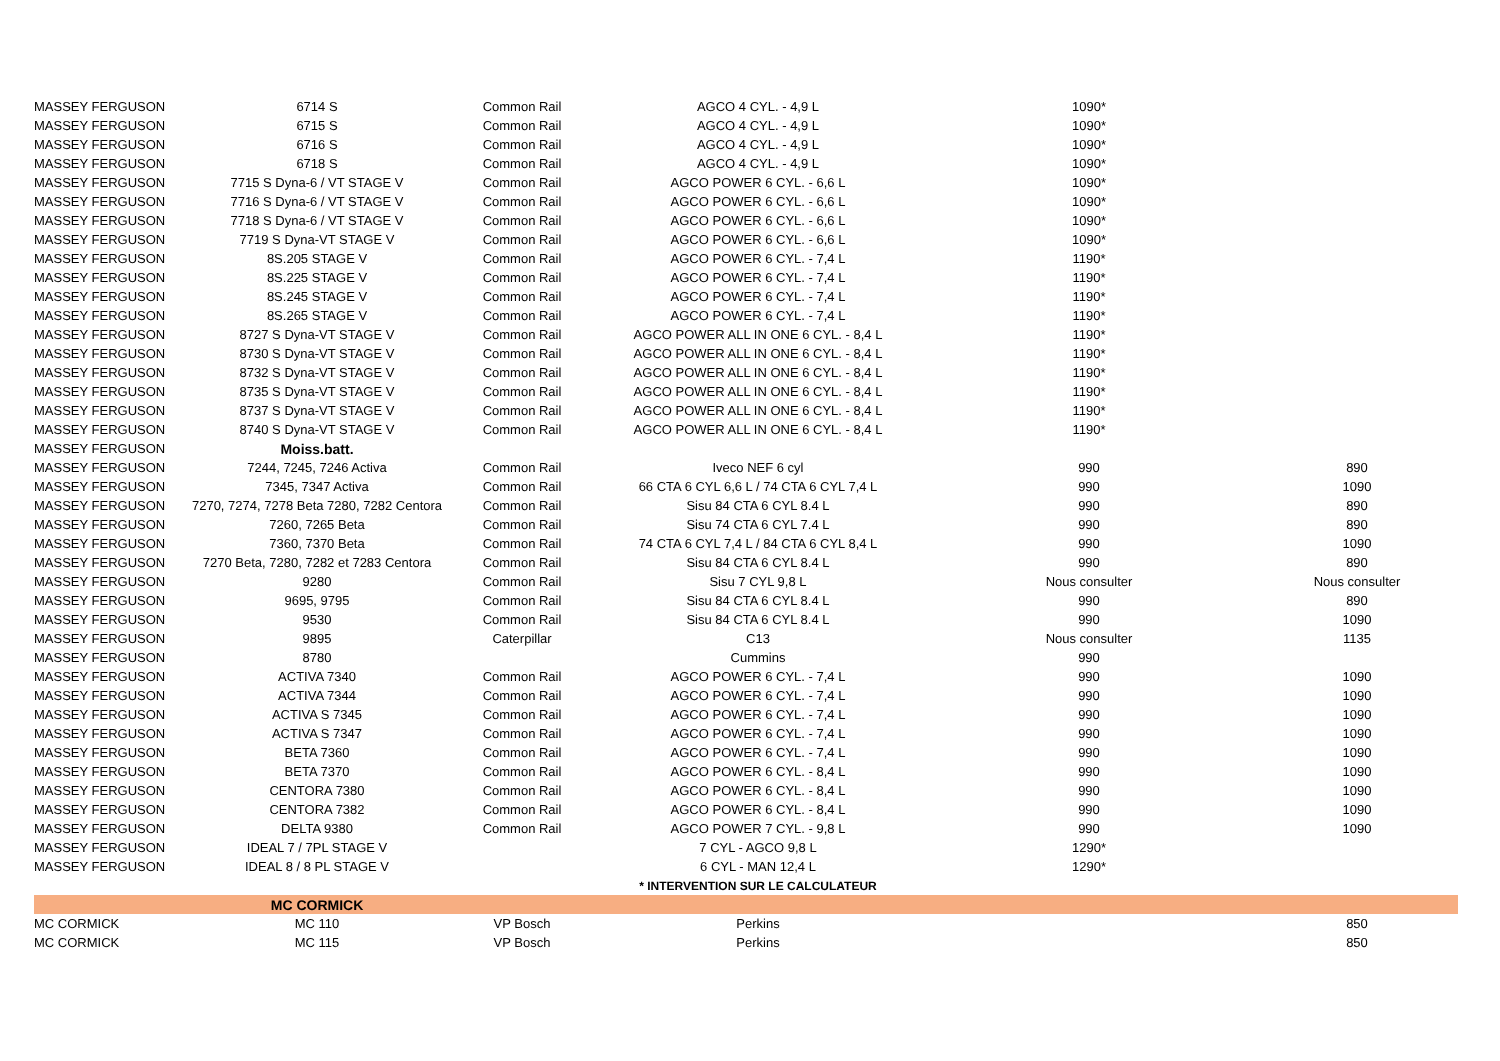| MASSEY FERGUSON | 6714 S | Common Rail | AGCO 4 CYL. - 4,9 L | 1090* | |
| MASSEY FERGUSON | 6715 S | Common Rail | AGCO 4 CYL. - 4,9 L | 1090* | |
| MASSEY FERGUSON | 6716 S | Common Rail | AGCO 4 CYL. - 4,9 L | 1090* | |
| MASSEY FERGUSON | 6718 S | Common Rail | AGCO 4 CYL. - 4,9 L | 1090* | |
| MASSEY FERGUSON | 7715 S Dyna-6 / VT STAGE V | Common Rail | AGCO POWER 6 CYL. - 6,6 L | 1090* | |
| MASSEY FERGUSON | 7716 S Dyna-6 / VT STAGE V | Common Rail | AGCO POWER 6 CYL. - 6,6 L | 1090* | |
| MASSEY FERGUSON | 7718 S Dyna-6 / VT STAGE V | Common Rail | AGCO POWER 6 CYL. - 6,6 L | 1090* | |
| MASSEY FERGUSON | 7719 S Dyna-VT STAGE V | Common Rail | AGCO POWER 6 CYL. - 6,6 L | 1090* | |
| MASSEY FERGUSON | 8S.205 STAGE V | Common Rail | AGCO POWER 6 CYL. - 7,4 L | 1190* | |
| MASSEY FERGUSON | 8S.225 STAGE V | Common Rail | AGCO POWER 6 CYL. - 7,4 L | 1190* | |
| MASSEY FERGUSON | 8S.245 STAGE V | Common Rail | AGCO POWER 6 CYL. - 7,4 L | 1190* | |
| MASSEY FERGUSON | 8S.265 STAGE V | Common Rail | AGCO POWER 6 CYL. - 7,4 L | 1190* | |
| MASSEY FERGUSON | 8727 S Dyna-VT STAGE V | Common Rail | AGCO POWER ALL IN ONE 6 CYL. - 8,4 L | 1190* | |
| MASSEY FERGUSON | 8730 S Dyna-VT STAGE V | Common Rail | AGCO POWER ALL IN ONE 6 CYL. - 8,4 L | 1190* | |
| MASSEY FERGUSON | 8732 S Dyna-VT STAGE V | Common Rail | AGCO POWER ALL IN ONE 6 CYL. - 8,4 L | 1190* | |
| MASSEY FERGUSON | 8735 S Dyna-VT STAGE V | Common Rail | AGCO POWER ALL IN ONE 6 CYL. - 8,4 L | 1190* | |
| MASSEY FERGUSON | 8737 S Dyna-VT STAGE V | Common Rail | AGCO POWER ALL IN ONE 6 CYL. - 8,4 L | 1190* | |
| MASSEY FERGUSON | 8740 S Dyna-VT STAGE V | Common Rail | AGCO POWER ALL IN ONE 6 CYL. - 8,4 L | 1190* | |
| MASSEY FERGUSON | Moiss.batt. | | | | |
| MASSEY FERGUSON | 7244, 7245, 7246 Activa | Common Rail | Iveco NEF 6 cyl | 990 | 890 |
| MASSEY FERGUSON | 7345, 7347 Activa | Common Rail | 66 CTA 6 CYL 6,6 L / 74 CTA 6 CYL 7,4 L | 990 | 1090 |
| MASSEY FERGUSON | 7270, 7274, 7278 Beta 7280, 7282 Centora | Common Rail | Sisu 84 CTA 6 CYL 8.4 L | 990 | 890 |
| MASSEY FERGUSON | 7260, 7265 Beta | Common Rail | Sisu 74 CTA 6 CYL 7.4 L | 990 | 890 |
| MASSEY FERGUSON | 7360, 7370 Beta | Common Rail | 74 CTA 6 CYL 7,4 L / 84 CTA 6 CYL 8,4 L | 990 | 1090 |
| MASSEY FERGUSON | 7270 Beta, 7280, 7282 et 7283 Centora | Common Rail | Sisu 84 CTA 6 CYL 8.4 L | 990 | 890 |
| MASSEY FERGUSON | 9280 | Common Rail | Sisu 7 CYL 9,8 L | Nous consulter | Nous consulter |
| MASSEY FERGUSON | 9695, 9795 | Common Rail | Sisu 84 CTA 6 CYL 8.4 L | 990 | 890 |
| MASSEY FERGUSON | 9530 | Common Rail | Sisu 84 CTA 6 CYL 8.4 L | 990 | 1090 |
| MASSEY FERGUSON | 9895 | Caterpillar | C13 | Nous consulter | 1135 |
| MASSEY FERGUSON | 8780 | | Cummins | 990 | |
| MASSEY FERGUSON | ACTIVA 7340 | Common Rail | AGCO POWER 6 CYL. - 7,4 L | 990 | 1090 |
| MASSEY FERGUSON | ACTIVA 7344 | Common Rail | AGCO POWER 6 CYL. - 7,4 L | 990 | 1090 |
| MASSEY FERGUSON | ACTIVA S 7345 | Common Rail | AGCO POWER 6 CYL. - 7,4 L | 990 | 1090 |
| MASSEY FERGUSON | ACTIVA S 7347 | Common Rail | AGCO POWER 6 CYL. - 7,4 L | 990 | 1090 |
| MASSEY FERGUSON | BETA 7360 | Common Rail | AGCO POWER 6 CYL. - 7,4 L | 990 | 1090 |
| MASSEY FERGUSON | BETA 7370 | Common Rail | AGCO POWER 6 CYL. - 8,4 L | 990 | 1090 |
| MASSEY FERGUSON | CENTORA 7380 | Common Rail | AGCO POWER 6 CYL. - 8,4 L | 990 | 1090 |
| MASSEY FERGUSON | CENTORA 7382 | Common Rail | AGCO POWER 6 CYL. - 8,4 L | 990 | 1090 |
| MASSEY FERGUSON | DELTA 9380 | Common Rail | AGCO POWER 7 CYL. - 9,8 L | 990 | 1090 |
| MASSEY FERGUSON | IDEAL 7 / 7PL STAGE V | | 7 CYL - AGCO 9,8 L | 1290* | |
| MASSEY FERGUSON | IDEAL 8 / 8 PL STAGE V | | 6 CYL - MAN 12,4 L | 1290* | |
| | | | * INTERVENTION SUR LE CALCULATEUR | | |
| | MC CORMICK | | | | |
| MC CORMICK | MC 110 | VP Bosch | Perkins | | 850 |
| MC CORMICK | MC 115 | VP Bosch | Perkins | | 850 |